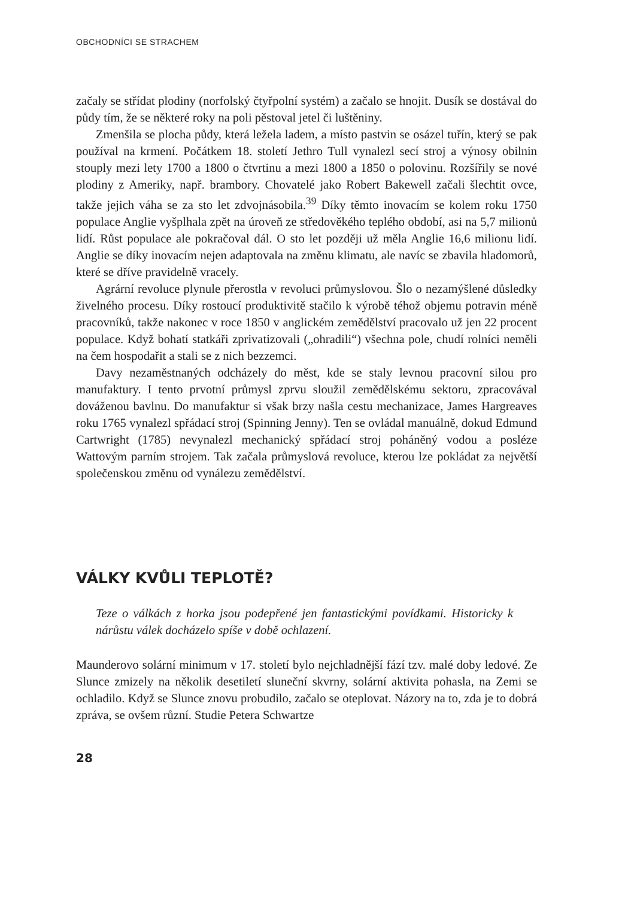OBCHODNÍCI SE STRACHEM
začaly se střídat plodiny (norfolský čtyřpolní systém) a začalo se hnojit. Dusík se dostával do půdy tím, že se některé roky na poli pěstoval jetel či luštěniny.
Zmenšila se plocha půdy, která ležela ladem, a místo pastvin se osázel tuřín, který se pak používal na krmení. Počátkem 18. století Jethro Tull vynalezl secí stroj a výnosy obilnin stouply mezi lety 1700 a 1800 o čtvrtinu a mezi 1800 a 1850 o polovinu. Rozšířily se nové plodiny z Ameriky, např. brambory. Chovatelé jako Robert Bakewell začali šlechtit ovce, takže jejich váha se za sto let zdvojnásobila.<sup>39</sup> Díky těmto inovacím se kolem roku 1750 populace Anglie vyšplhala zpět na úroveň ze středověkého teplého období, asi na 5,7 milionů lidí. Růst populace ale pokračoval dál. O sto let později už měla Anglie 16,6 milionu lidí. Anglie se díky inovacím nejen adaptovala na změnu klimatu, ale navíc se zbavila hladomorů, které se dříve pravidelně vracely.
Agrární revoluce plynule přerostla v revoluci průmyslovou. Šlo o nezamýšlené důsledky živelného procesu. Díky rostoucí produktivitě stačilo k výrobě téhož objemu potravin méně pracovníků, takže nakonec v roce 1850 v anglickém zemědělství pracovalo už jen 22 procent populace. Když bohatí statkáři zprivatizovali („ohradili“) všechna pole, chudí rolníci neměli na čem hospodařit a stali se z nich bezzemci.
Davy nezaměstnaných odcházely do měst, kde se staly levnou pracovní silou pro manufaktury. I tento prvotní průmysl zprvu sloužil zemědělskému sektoru, zpracovával dováženou bavlnu. Do manufaktur si však brzy našla cestu mechanizace, James Hargreaves roku 1765 vynalezl spřádací stroj (Spinning Jenny). Ten se ovládal manuálně, dokud Edmund Cartwright (1785) nevynalezl mechanický spřádací stroj poháněný vodou a posléze Wattovým parním strojem. Tak začala průmyslová revoluce, kterou lze pokládat za největší společenskou změnu od vynálezu zemědělství.
VÁLKY KVŮLI TEPLOTĚ?
Teze o válkách z horka jsou podepřené jen fantastickými povídkami. Historicky k nárůstu válek docházelo spíše v době ochlazení.
Maunderovo solární minimum v 17. století bylo nejchladnější fází tzv. malé doby ledové. Ze Slunce zmizely na několik desetiletí sluneční skvrny, solární aktivita pohasla, na Zemi se ochladilo. Když se Slunce znovu probudilo, začalo se oteplovat. Názory na to, zda je to dobrá zpráva, se ovšem různí. Studie Petera Schwartze
28